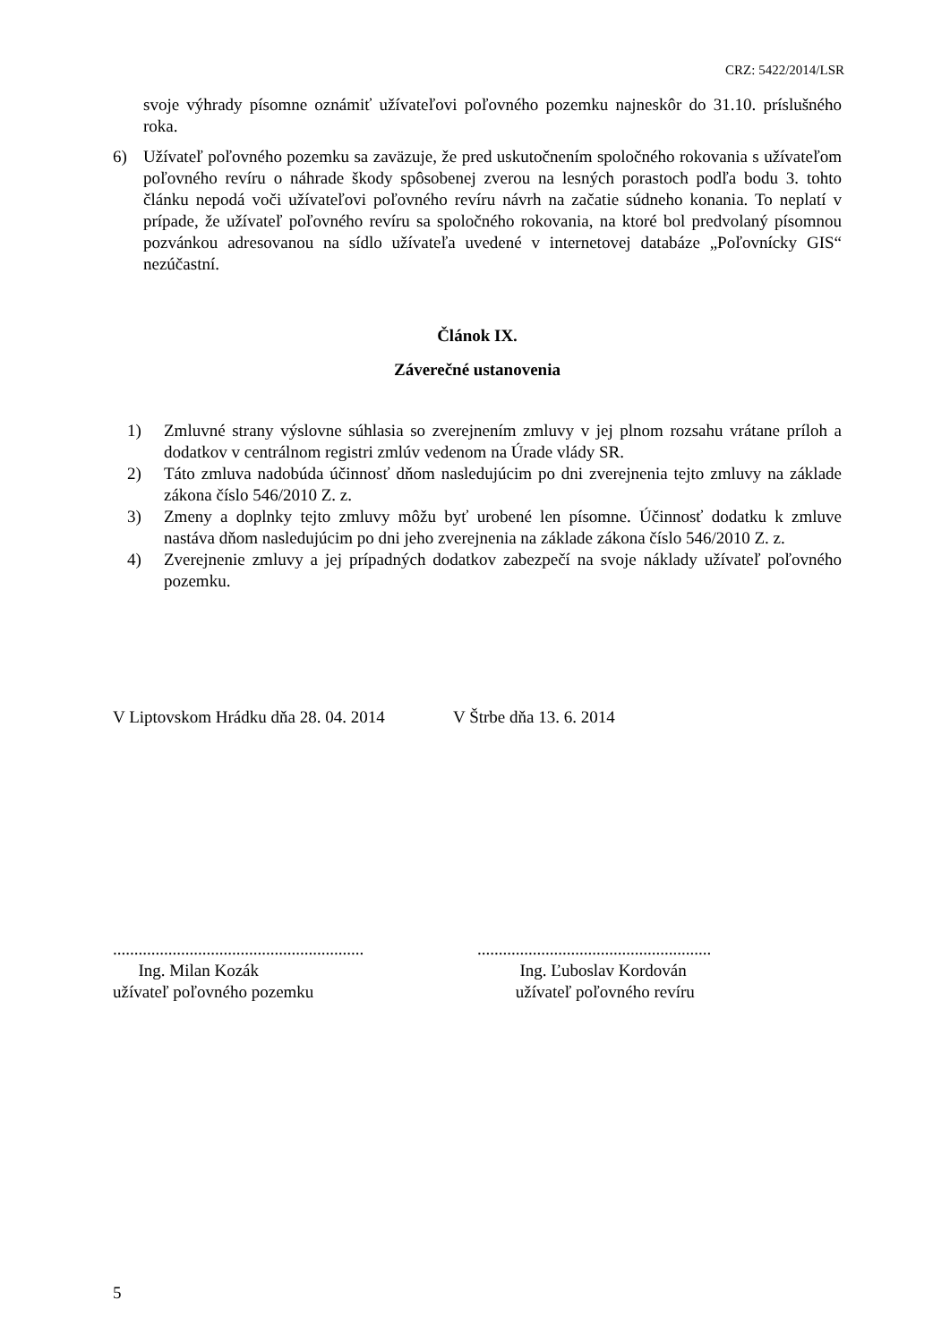CRZ: 5422/2014/LSR
svoje výhrady písomne oznámiť užívateľovi poľovného pozemku najneskôr do 31.10. príslušného roka.
6) Užívateľ poľovného pozemku sa zaväzuje, že pred uskutočnením spoločného rokovania s užívateľom poľovného revíru o náhrade škody spôsobenej zverou na lesných porastoch podľa bodu 3. tohto článku nepodá voči užívateľovi poľovného revíru návrh na začatie súdneho konania. To neplatí v prípade, že užívateľ poľovného revíru sa spoločného rokovania, na ktoré bol predvolaný písomnou pozvánkou adresovanou na sídlo užívateľa uvedené v internetovej databáze „Poľovnícky GIS“ nezúčastní.
Článok IX.
Záverečné ustanovenia
1) Zmluvné strany výslovne súhlasia so zverejnením zmluvy v jej plnom rozsahu vrátane príloh a dodatkov v centrálnom registri zmlúv vedenom na Úrade vlády SR.
2) Táto zmluva nadobúda účinnosť dňom nasledujúcim po dni zverejnenia tejto zmluvy na základe zákona číslo 546/2010 Z. z.
3) Zmeny a doplnky tejto zmluvy môžu byť urobené len písomne. Účinnosť dodatku k zmluve nastáva dňom nasledujúcim po dni jeho zverejnenia na základe zákona číslo 546/2010 Z. z.
4) Zverejnenie zmluvy a jej prípadných dodatkov zabezpečí na svoje náklady užívateľ poľovného pozemku.
V Liptovskom Hrádku dňa 28. 04. 2014 V Štrbe dňa 13. 6. 2014
...........................................................
Ing. Milan Kozák
užívateľ poľovného pozemku
.......................................................
Ing. Ľuboslav Kordován
užívateľ poľovného revíru
5